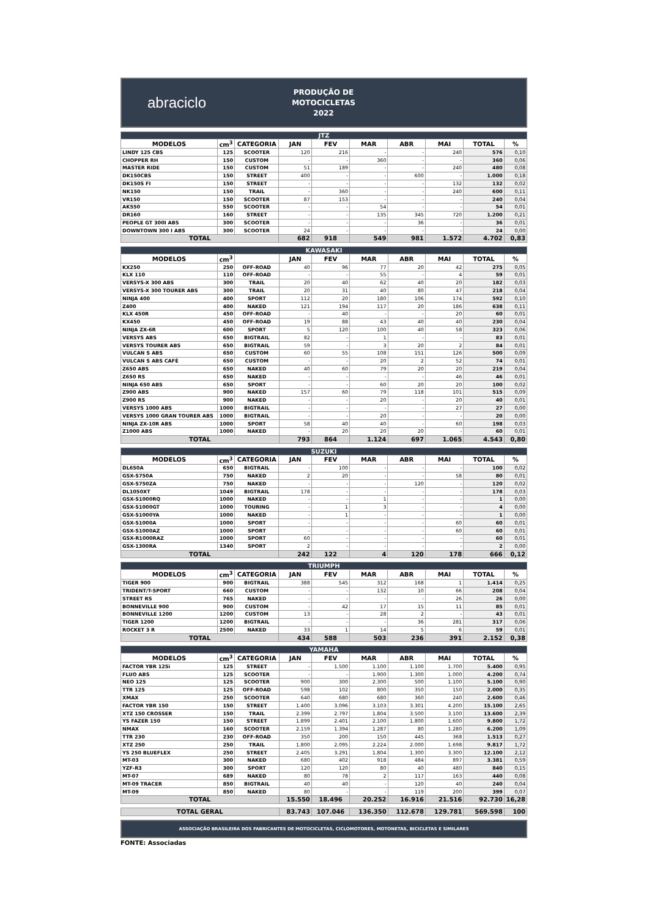abraciclo
PRODUÇÃO DE
MOTOCICLETAS
2022
| JTZ | | | | | | | | | |
| --- | --- | --- | --- | --- | --- | --- | --- | --- | --- |
| MODELOS | cm<sup>3</sup> | CATEGORIA | JAN | FEV | MAR | ABR | MAI | TOTAL | % |
| LINDY 125 CBS | 125 | SCOOTER | 120 | 216 | - | - | 240 | 576 | 0,10 |
| CHOPPER RH | 150 | CUSTOM | - | - | 360 | - | - | 360 | 0,06 |
| MASTER RIDE | 150 | CUSTOM | 51 | 189 | - | - | 240 | 480 | 0,08 |
| DK150CBS | 150 | STREET | 400 | - | - | 600 | - | 1.000 | 0,18 |
| DK150S FI | 150 | STREET | - | - | - | - | 132 | 132 | 0,02 |
| NK150 | 150 | TRAIL | - | 360 | - | - | 240 | 600 | 0,11 |
| VR150 | 150 | SCOOTER | 87 | 153 | - | - | - | 240 | 0,04 |
| AK550 | 550 | SCOOTER | - | - | 54 | - | - | 54 | 0,01 |
| DR160 | 160 | STREET | - | - | 135 | 345 | 720 | 1.200 | 0,21 |
| PEOPLE GT 300I ABS | 300 | SCOOTER | - | - | - | 36 | - | 36 | 0,01 |
| DOWNTOWN 300 I ABS | 300 | SCOOTER | 24 | - | - | - | - | 24 | 0,00 |
| TOTAL | | | 682 | 918 | 549 | 981 | 1.572 | 4.702 | 0,83 |
| KAWASAKI | | | | | | | | | |
| --- | --- | --- | --- | --- | --- | --- | --- | --- | --- |
| MODELOS | cm<sup>3</sup> | | JAN | FEV | MAR | ABR | MAI | TOTAL | % |
| KX250 | 250 | OFF-ROAD | 40 | 96 | 77 | 20 | 42 | 275 | 0,05 |
| KLX 110 | 110 | OFF-ROAD | - | - | 55 | - | 4 | 59 | 0,01 |
| VERSYS-X 300 ABS | 300 | TRAIL | 20 | 40 | 62 | 40 | 20 | 182 | 0,03 |
| VERSYS-X 300 TOURER ABS | 300 | TRAIL | 20 | 31 | 40 | 80 | 47 | 218 | 0,04 |
| NINJA 400 | 400 | SPORT | 112 | 20 | 180 | 106 | 174 | 592 | 0,10 |
| Z400 | 400 | NAKED | 121 | 194 | 117 | 20 | 186 | 638 | 0,11 |
| KLX 450R | 450 | OFF-ROAD | - | 40 | - | - | 20 | 60 | 0,01 |
| KX450 | 450 | OFF-ROAD | 19 | 88 | 43 | 40 | 40 | 230 | 0,04 |
| NINJA ZX-6R | 600 | SPORT | 5 | 120 | 100 | 40 | 58 | 323 | 0,06 |
| VERSYS ABS | 650 | BIGTRAIL | 82 | - | 1 | - | - | 83 | 0,01 |
| VERSYS TOURER ABS | 650 | BIGTRAIL | 59 | - | 3 | 20 | 2 | 84 | 0,01 |
| VULCAN S ABS | 650 | CUSTOM | 60 | 55 | 108 | 151 | 126 | 500 | 0,09 |
| VULCAN S ABS CAFÉ | 650 | CUSTOM | - | - | 20 | 2 | 52 | 74 | 0,01 |
| Z650 ABS | 650 | NAKED | 40 | 60 | 79 | 20 | 20 | 219 | 0,04 |
| Z650 RS | 650 | NAKED | - | - | - | - | 46 | 46 | 0,01 |
| NINJA 650 ABS | 650 | SPORT | - | - | 60 | 20 | 20 | 100 | 0,02 |
| Z900 ABS | 900 | NAKED | 157 | 60 | 79 | 118 | 101 | 515 | 0,09 |
| Z900 RS | 900 | NAKED | - | - | 20 | - | 20 | 40 | 0,01 |
| VERSYS 1000 ABS | 1000 | BIGTRAIL | - | - | - | - | 27 | 27 | 0,00 |
| VERSYS 1000 GRAN TOURER ABS | 1000 | BIGTRAIL | - | - | 20 | - | - | 20 | 0,00 |
| NINJA ZX-10R ABS | 1000 | SPORT | 58 | 40 | 40 | - | 60 | 198 | 0,03 |
| Z1000 ABS | 1000 | NAKED | - | 20 | 20 | 20 | - | 60 | 0,01 |
| TOTAL | | | 793 | 864 | 1.124 | 697 | 1.065 | 4.543 | 0,80 |
| SUZUKI | | | | | | | | | |
| --- | --- | --- | --- | --- | --- | --- | --- | --- | --- |
| MODELOS | cm<sup>3</sup> | CATEGORIA | JAN | FEV | MAR | ABR | MAI | TOTAL | % |
| DL650A | 650 | BIGTRAIL | - | 100 | - | - | - | 100 | 0,02 |
| GSX-S750A | 750 | NAKED | 2 | 20 | - | - | 58 | 80 | 0,01 |
| GSX-S750ZA | 750 | NAKED | - | - | - | 120 | - | 120 | 0,02 |
| DL1050XT | 1049 | BIGTRAIL | 178 | - | - | - | - | 178 | 0,03 |
| GSX-S1000RQ | 1000 | NAKED | - | - | 1 | - | - | 1 | 0,00 |
| GSX-S1000GT | 1000 | TOURING | - | 1 | 3 | - | - | 4 | 0,00 |
| GSX-S1000YA | 1000 | NAKED | - | 1 | - | - | - | 1 | 0,00 |
| GSX-S1000A | 1000 | SPORT | - | - | - | - | 60 | 60 | 0,01 |
| GSX-S1000AZ | 1000 | SPORT | - | - | - | - | 60 | 60 | 0,01 |
| GSX-R1000RAZ | 1000 | SPORT | 60 | - | - | - | - | 60 | 0,01 |
| GSX-1300RA | 1340 | SPORT | 2 | - | - | - | - | 2 | 0,00 |
| TOTAL | | | 242 | 122 | 4 | 120 | 178 | 666 | 0,12 |
| TRIUMPH | | | | | | | | | |
| --- | --- | --- | --- | --- | --- | --- | --- | --- | --- |
| MODELOS | cm<sup>3</sup> | CATEGORIA | JAN | FEV | MAR | ABR | MAI | TOTAL | % |
| TIGER 900 | 900 | BIGTRAIL | 388 | 545 | 312 | 168 | 1 | 1.414 | 0,25 |
| TRIDENT/T-SPORT | 660 | CUSTOM | - | - | 132 | 10 | 66 | 208 | 0,04 |
| STREET RS | 765 | NAKED | - | - | - | - | 26 | 26 | 0,00 |
| BONNEVILLE 900 | 900 | CUSTOM | - | 42 | 17 | 15 | 11 | 85 | 0,01 |
| BONNEVILLE 1200 | 1200 | CUSTOM | 13 | - | 28 | 2 | - | 43 | 0,01 |
| TIGER 1200 | 1200 | BIGTRAIL | - | - | - | 36 | 281 | 317 | 0,06 |
| ROCKET 3 R | 2500 | NAKED | 33 | 1 | 14 | 5 | 6 | 59 | 0,01 |
| TOTAL | | | 434 | 588 | 503 | 236 | 391 | 2.152 | 0,38 |
| YAMAHA | | | | | | | | | |
| --- | --- | --- | --- | --- | --- | --- | --- | --- | --- |
| MODELOS | cm<sup>3</sup> | CATEGORIA | JAN | FEV | MAR | ABR | MAI | TOTAL | % |
| FACTOR YBR 125i | 125 | STREET | - | 1.500 | 1.100 | 1.100 | 1.700 | 5.400 | 0,95 |
| FLUO ABS | 125 | SCOOTER | - | - | 1.900 | 1.300 | 1.000 | 4.200 | 0,74 |
| NEO 125 | 125 | SCOOTER | 900 | 300 | 2.300 | 500 | 1.100 | 5.100 | 0,90 |
| TTR 125 | 125 | OFF-ROAD | 598 | 102 | 800 | 350 | 150 | 2.000 | 0,35 |
| XMAX | 250 | SCOOTER | 640 | 680 | 680 | 360 | 240 | 2.600 | 0,46 |
| FACTOR YBR 150 | 150 | STREET | 1.400 | 3.096 | 3.103 | 3.301 | 4.200 | 15.100 | 2,65 |
| XTZ 150 CROSSER | 150 | TRAIL | 2.399 | 2.797 | 1.804 | 3.500 | 3.100 | 13.600 | 2,39 |
| YS FAZER 150 | 150 | STREET | 1.899 | 2.401 | 2.100 | 1.800 | 1.600 | 9.800 | 1,72 |
| NMAX | 160 | SCOOTER | 2.159 | 1.394 | 1.287 | 80 | 1.280 | 6.200 | 1,09 |
| TTR 230 | 230 | OFF-ROAD | 350 | 200 | 150 | 445 | 368 | 1.513 | 0,27 |
| XTZ 250 | 250 | TRAIL | 1.800 | 2.095 | 2.224 | 2.000 | 1.698 | 9.817 | 1,72 |
| YS 250 BLUEFLEX | 250 | STREET | 2.405 | 3.291 | 1.804 | 1.300 | 3.300 | 12.100 | 2,12 |
| MT-03 | 300 | NAKED | 680 | 402 | 918 | 484 | 897 | 3.381 | 0,59 |
| YZF-R3 | 300 | SPORT | 120 | 120 | 80 | 40 | 480 | 840 | 0,15 |
| MT-07 | 689 | NAKED | 80 | 78 | 2 | 117 | 163 | 440 | 0,08 |
| MT-09 TRACER | 850 | BIGTRAIL | 40 | 40 | - | 120 | 40 | 240 | 0,04 |
| MT-09 | 850 | NAKED | 80 | - | - | 119 | 200 | 399 | 0,07 |
| TOTAL | | | 15.550 | 18.496 | 20.252 | 16.916 | 21.516 | 92.730 | 16,28 |
| TOTAL GERAL | 83.743 | 107.046 | 136.350 | 112.678 | 129.781 | 569.598 | 100 |
ASSOCIAÇÃO BRASILEIRA DOS FABRICANTES DE MOTOCICLETAS, CICLOMOTORES, MOTONETAS, BICICLETAS E SIMILARES
FONTE: Associadas